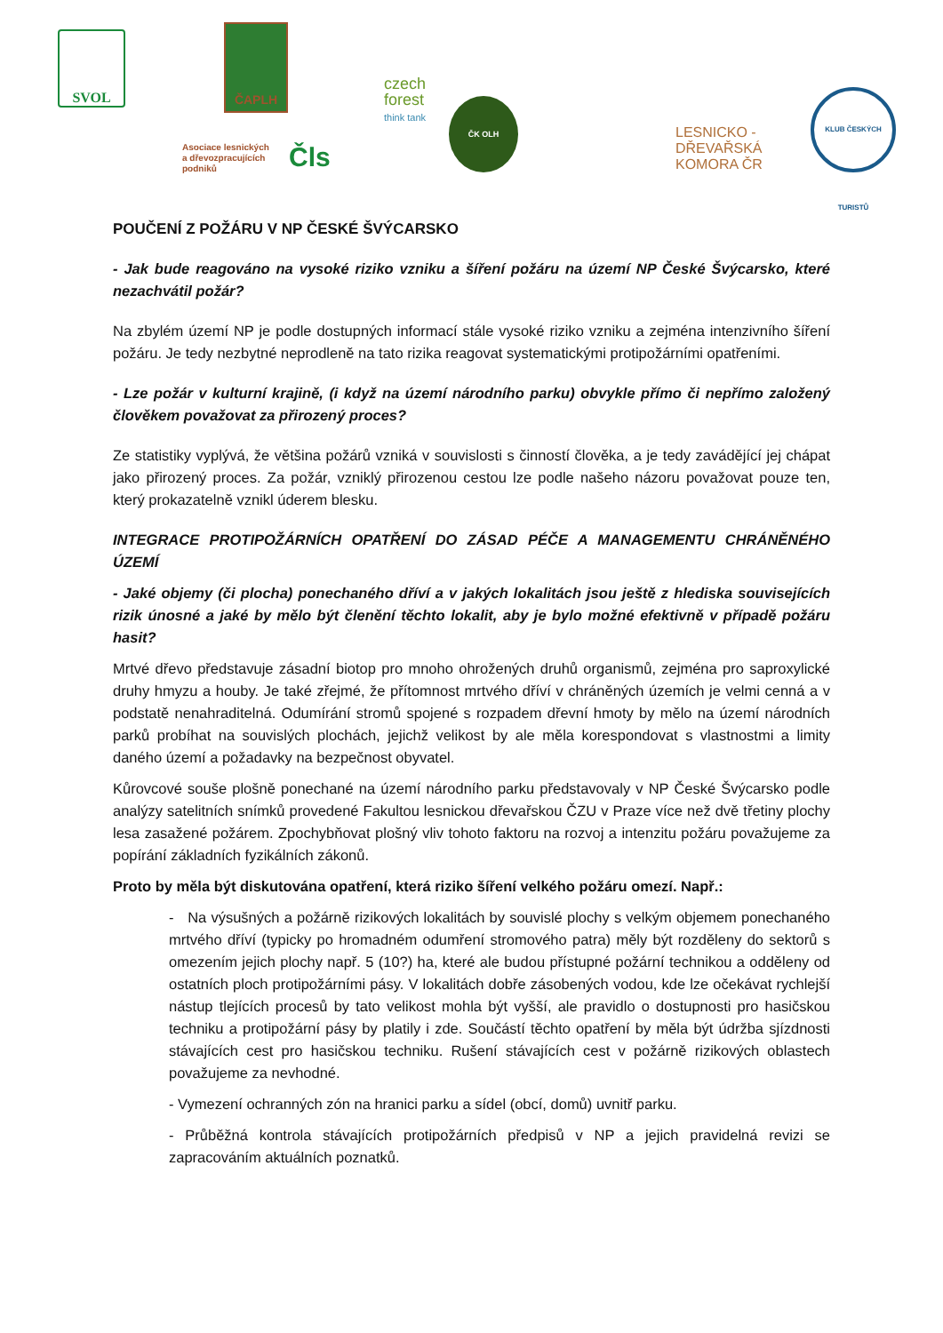SVOL ČAPLH
Asociace lesnických
a dřevozpracujících
podniků
Čls
czech
forest
think tank
ČK OLH
LESNICKO -
DŘEVAŘSKÁ
KOMORA ČR
KLUB ČESKÝCH TURISTŮ
POUČENÍ Z POŽÁRU V NP ČESKÉ ŠVÝCARSKO
- Jak bude reagováno na vysoké riziko vzniku a šíření požáru na území NP České Švýcarsko, které nezachvátil požár?
Na zbylém území NP je podle dostupných informací stále vysoké riziko vzniku a zejména intenzivního šíření požáru. Je tedy nezbytné neprodleně na tato rizika reagovat systematickými protipožárními opatřeními.
- Lze požár v kulturní krajině, (i když na území národního parku) obvykle přímo či nepřímo založený člověkem považovat za přirozený proces?
Ze statistiky vyplývá, že většina požárů vzniká v souvislosti s činností člověka, a je tedy zavádějící jej chápat jako přirozený proces. Za požár, vzniklý přirozenou cestou lze podle našeho názoru považovat pouze ten, který prokazatelně vznikl úderem blesku.
INTEGRACE PROTIPOŽÁRNÍCH OPATŘENÍ DO ZÁSAD PÉČE A MANAGEMENTU CHRÁNĚNÉHO ÚZEMÍ
- Jaké objemy (či plocha) ponechaného dříví a v jakých lokalitách jsou ještě z hlediska souvisejících rizik únosné a jaké by mělo být členění těchto lokalit, aby je bylo možné efektivně v případě požáru hasit?
Mrtvé dřevo představuje zásadní biotop pro mnoho ohrožených druhů organismů, zejména pro saproxylické druhy hmyzu a houby. Je také zřejmé, že přítomnost mrtvého dříví v chráněných územích je velmi cenná a v podstatě nenahraditelná. Odumírání stromů spojené s rozpadem dřevní hmoty by mělo na území národních parků probíhat na souvislých plochách, jejichž velikost by ale měla korespondovat s vlastnostmi a limity daného území a požadavky na bezpečnost obyvatel.
Kůrovcové souše plošně ponechané na území národního parku představovaly v NP České Švýcarsko podle analýzy satelitních snímků provedené Fakultou lesnickou dřevařskou ČZU v Praze více než dvě třetiny plochy lesa zasažené požárem. Zpochybňovat plošný vliv tohoto faktoru na rozvoj a intenzitu požáru považujeme za popírání základních fyzikálních zákonů.
Proto by měla být diskutována opatření, která riziko šíření velkého požáru omezí. Např.:
- Na výsušných a požárně rizikových lokalitách by souvislé plochy s velkým objemem ponechaného mrtvého dříví (typicky po hromadném odumření stromového patra) měly být rozděleny do sektorů s omezením jejich plochy např. 5 (10?) ha, které ale budou přístupné požární technikou a odděleny od ostatních ploch protipožárními pásy. V lokalitách dobře zásobených vodou, kde lze očekávat rychlejší nástup tlejících procesů by tato velikost mohla být vyšší, ale pravidlo o dostupnosti pro hasičskou techniku a protipožární pásy by platily i zde. Součástí těchto opatření by měla být údržba sjízdnosti stávajících cest pro hasičskou techniku. Rušení stávajících cest v požárně rizikových oblastech považujeme za nevhodné.
- Vymezení ochranných zón na hranici parku a sídel (obcí, domů) uvnitř parku.
- Průběžná kontrola stávajících protipožárních předpisů v NP a jejich pravidelná revizi se zapracováním aktuálních poznatků.